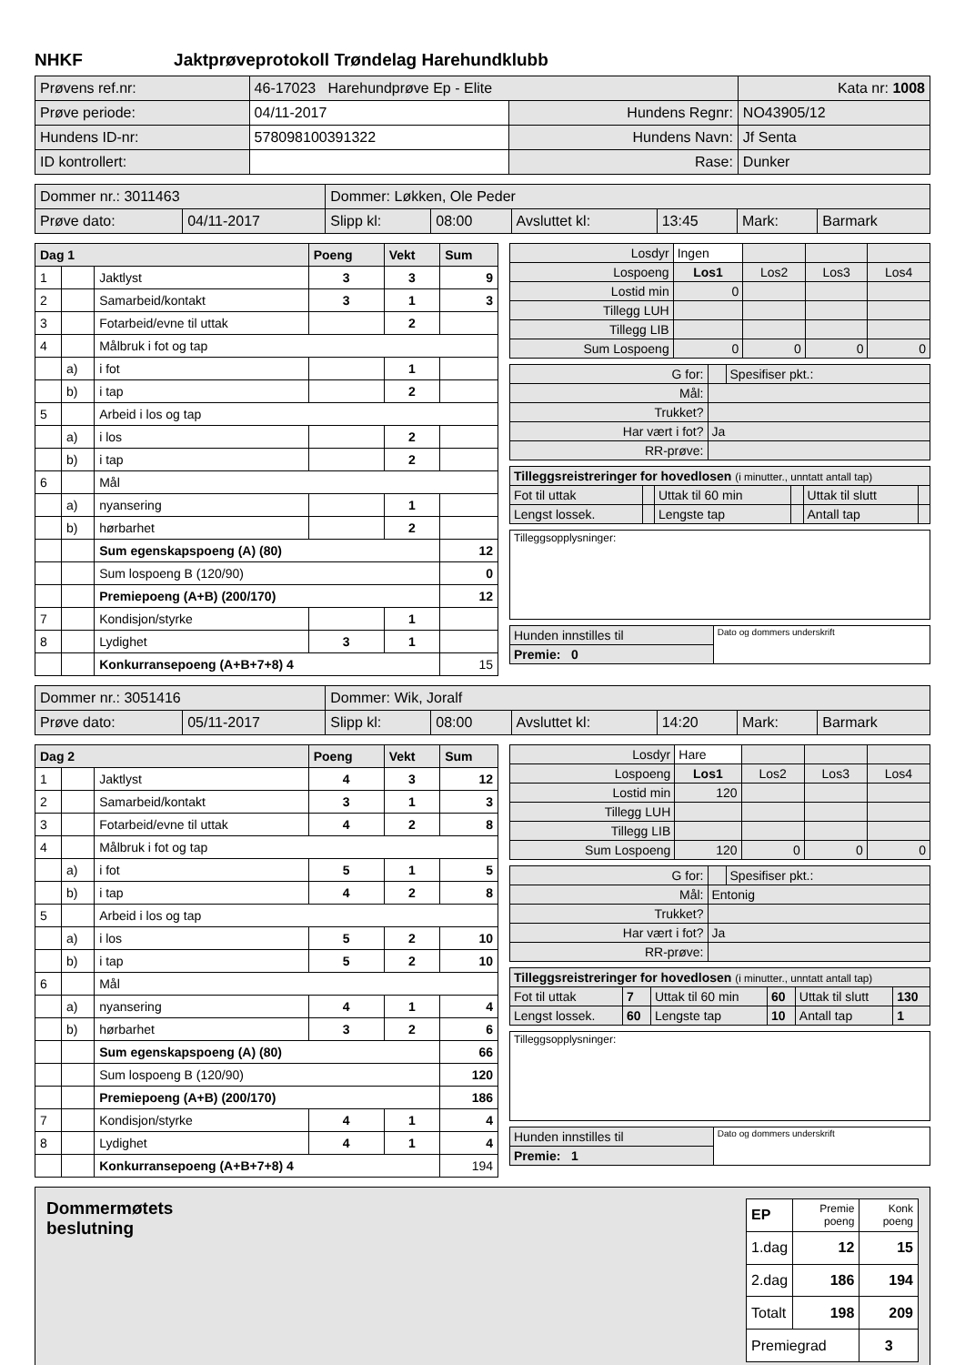NHKF Jaktprøveprotokoll Trøndelag Harehundklubb
| Prøvens ref.nr: | 46-17023 Harehundprøve Ep - Elite | | Kata nr: 1008 |
| Prøve periode: | 04/11-2017 | Hundens Regnr: | NO43905/12 |
| Hundens ID-nr: | 578098100391322 | Hundens Navn: | Jf Senta |
| ID kontrollert: | | Rase: | Dunker |
| Dommer nr.: 3011463 | | Dommer: Løkken, Ole Peder | | | | | |
| Prøve dato: | 04/11-2017 | Slipp kl: | 08:00 | Avsluttet kl: | 13:45 | Mark: | Barmark |
| Dag 1 | | | Poeng | Vekt | Sum |
| 1 | | Jaktlyst | 3 | 3 | 9 |
| 2 | | Samarbeid/kontakt | 3 | 1 | 3 |
| 3 | | Fotarbeid/evne til uttak | | 2 | |
| 4 | | Målbruk i fot og tap | | | |
| | a) | i fot | | 1 | |
| | b) | i tap | | 2 | |
| 5 | | Arbeid i los og tap | | | |
| | a) | i los | | 2 | |
| | b) | i tap | | 2 | |
| 6 | | Mål | | | |
| | a) | nyansering | | 1 | |
| | b) | hørbarhet | | 2 | |
| | | Sum egenskapspoeng (A) (80) | | | 12 |
| | | Sum lospoeng B (120/90) | | | 0 |
| | | Premiepoeng (A+B) (200/170) | | | 12 |
| 7 | | Kondisjon/styrke | | 1 | |
| 8 | | Lydighet | 3 | 1 | |
| | | Konkurransepoeng (A+B+7+8) 4 | | | 15 |
| Losdyr | Ingen | | | |
| Lospoeng | Los1 | Los2 | Los3 | Los4 |
| Lostid min | 0 | | | |
| Tillegg LUH | | | | |
| Tillegg LIB | | | | |
| Sum Lospoeng | 0 | 0 | 0 | 0 |
| G for: | | Spesifiser pkt.: |
| Mål: | | |
| Trukket? | | |
| Har vært i fot? | Ja | |
| RR-prøve: | | |
| Tilleggsreistreringer for hovedlosen (i minutter., unntatt antall tap) | | | | | |
| Fot til uttak | | Uttak til 60 min | | Uttak til slutt | |
| Lengst lossek. | | Lengste tap | | Antall tap | |
| Tilleggsopplysninger: |
| Hunden innstilles til | Dato og dommers underskrift |
| Premie: 0 | |
| Dommer nr.: 3051416 | | Dommer: Wik, Joralf | | | | | |
| Prøve dato: | 05/11-2017 | Slipp kl: | 08:00 | Avsluttet kl: | 14:20 | Mark: | Barmark |
| Dag 2 | | | Poeng | Vekt | Sum |
| 1 | | Jaktlyst | 4 | 3 | 12 |
| 2 | | Samarbeid/kontakt | 3 | 1 | 3 |
| 3 | | Fotarbeid/evne til uttak | 4 | 2 | 8 |
| 4 | | Målbruk i fot og tap | | | |
| | a) | i fot | 5 | 1 | 5 |
| | b) | i tap | 4 | 2 | 8 |
| 5 | | Arbeid i los og tap | | | |
| | a) | i los | 5 | 2 | 10 |
| | b) | i tap | 5 | 2 | 10 |
| 6 | | Mål | | | |
| | a) | nyansering | 4 | 1 | 4 |
| | b) | hørbarhet | 3 | 2 | 6 |
| | | Sum egenskapspoeng (A) (80) | | | 66 |
| | | Sum lospoeng B (120/90) | | | 120 |
| | | Premiepoeng (A+B) (200/170) | | | 186 |
| 7 | | Kondisjon/styrke | 4 | 1 | 4 |
| 8 | | Lydighet | 4 | 1 | 4 |
| | | Konkurransepoeng (A+B+7+8) 4 | | | 194 |
| Losdyr | Hare | | | |
| Lospoeng | Los1 | Los2 | Los3 | Los4 |
| Lostid min | 120 | | | |
| Tillegg LUH | | | | |
| Tillegg LIB | | | | |
| Sum Lospoeng | 120 | 0 | 0 | 0 |
| G for: | | Spesifiser pkt.: |
| Mål: | Entonig | |
| Trukket? | | |
| Har vært i fot? | Ja | |
| RR-prøve: | | |
| Tilleggsreistreringer for hovedlosen (i minutter., unntatt antall tap) | | | | | |
| Fot til uttak | 7 | Uttak til 60 min | 60 | Uttak til slutt | 130 |
| Lengst lossek. | 60 | Lengste tap | 10 | Antall tap | 1 |
| Tilleggsopplysninger: |
| Hunden innstilles til | Dato og dommers underskrift |
| Premie: 1 | |
Dommermøtets
beslutning
| EP | Premie poeng | Konk poeng |
| 1.dag | 12 | 15 |
| 2.dag | 186 | 194 |
| Totalt | 198 | 209 |
| Premiegrad | | 3 |